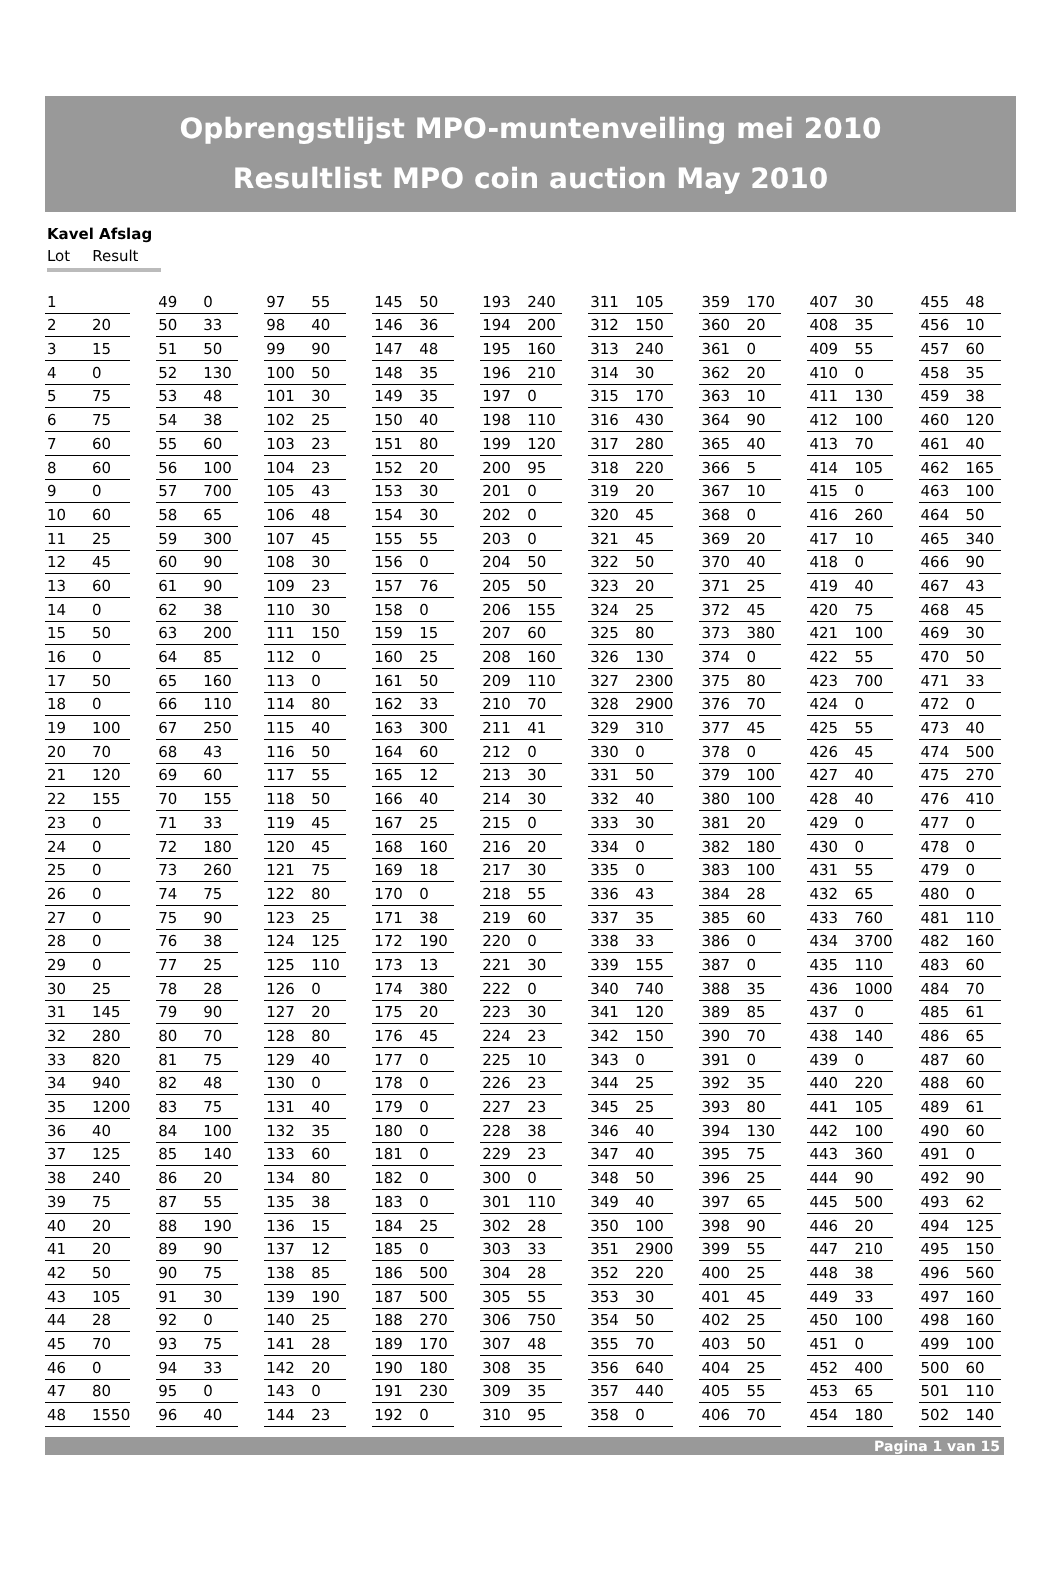Opbrengstlijst MPO-muntenveiling mei 2010
Resultlist MPO coin auction May 2010
Kavel Afslag
Lot Result
| 1 | | | 49 | 0 | | 97 | 55 | | 145 | 50 | | 193 | 240 | | 311 | 105 | | 359 | 170 | | 407 | 30 | | 455 | 48 |
| 2 | 20 | | 50 | 33 | | 98 | 40 | | 146 | 36 | | 194 | 200 | | 312 | 150 | | 360 | 20 | | 408 | 35 | | 456 | 10 |
| 3 | 15 | | 51 | 50 | | 99 | 90 | | 147 | 48 | | 195 | 160 | | 313 | 240 | | 361 | 0 | | 409 | 55 | | 457 | 60 |
| 4 | 0 | | 52 | 130 | | 100 | 50 | | 148 | 35 | | 196 | 210 | | 314 | 30 | | 362 | 20 | | 410 | 0 | | 458 | 35 |
| 5 | 75 | | 53 | 48 | | 101 | 30 | | 149 | 35 | | 197 | 0 | | 315 | 170 | | 363 | 10 | | 411 | 130 | | 459 | 38 |
| 6 | 75 | | 54 | 38 | | 102 | 25 | | 150 | 40 | | 198 | 110 | | 316 | 430 | | 364 | 90 | | 412 | 100 | | 460 | 120 |
| 7 | 60 | | 55 | 60 | | 103 | 23 | | 151 | 80 | | 199 | 120 | | 317 | 280 | | 365 | 40 | | 413 | 70 | | 461 | 40 |
| 8 | 60 | | 56 | 100 | | 104 | 23 | | 152 | 20 | | 200 | 95 | | 318 | 220 | | 366 | 5 | | 414 | 105 | | 462 | 165 |
| 9 | 0 | | 57 | 700 | | 105 | 43 | | 153 | 30 | | 201 | 0 | | 319 | 20 | | 367 | 10 | | 415 | 0 | | 463 | 100 |
| 10 | 60 | | 58 | 65 | | 106 | 48 | | 154 | 30 | | 202 | 0 | | 320 | 45 | | 368 | 0 | | 416 | 260 | | 464 | 50 |
| 11 | 25 | | 59 | 300 | | 107 | 45 | | 155 | 55 | | 203 | 0 | | 321 | 45 | | 369 | 20 | | 417 | 10 | | 465 | 340 |
| 12 | 45 | | 60 | 90 | | 108 | 30 | | 156 | 0 | | 204 | 50 | | 322 | 50 | | 370 | 40 | | 418 | 0 | | 466 | 90 |
| 13 | 60 | | 61 | 90 | | 109 | 23 | | 157 | 76 | | 205 | 50 | | 323 | 20 | | 371 | 25 | | 419 | 40 | | 467 | 43 |
| 14 | 0 | | 62 | 38 | | 110 | 30 | | 158 | 0 | | 206 | 155 | | 324 | 25 | | 372 | 45 | | 420 | 75 | | 468 | 45 |
| 15 | 50 | | 63 | 200 | | 111 | 150 | | 159 | 15 | | 207 | 60 | | 325 | 80 | | 373 | 380 | | 421 | 100 | | 469 | 30 |
| 16 | 0 | | 64 | 85 | | 112 | 0 | | 160 | 25 | | 208 | 160 | | 326 | 130 | | 374 | 0 | | 422 | 55 | | 470 | 50 |
| 17 | 50 | | 65 | 160 | | 113 | 0 | | 161 | 50 | | 209 | 110 | | 327 | 2300 | | 375 | 80 | | 423 | 700 | | 471 | 33 |
| 18 | 0 | | 66 | 110 | | 114 | 80 | | 162 | 33 | | 210 | 70 | | 328 | 2900 | | 376 | 70 | | 424 | 0 | | 472 | 0 |
| 19 | 100 | | 67 | 250 | | 115 | 40 | | 163 | 300 | | 211 | 41 | | 329 | 310 | | 377 | 45 | | 425 | 55 | | 473 | 40 |
| 20 | 70 | | 68 | 43 | | 116 | 50 | | 164 | 60 | | 212 | 0 | | 330 | 0 | | 378 | 0 | | 426 | 45 | | 474 | 500 |
| 21 | 120 | | 69 | 60 | | 117 | 55 | | 165 | 12 | | 213 | 30 | | 331 | 50 | | 379 | 100 | | 427 | 40 | | 475 | 270 |
| 22 | 155 | | 70 | 155 | | 118 | 50 | | 166 | 40 | | 214 | 30 | | 332 | 40 | | 380 | 100 | | 428 | 40 | | 476 | 410 |
| 23 | 0 | | 71 | 33 | | 119 | 45 | | 167 | 25 | | 215 | 0 | | 333 | 30 | | 381 | 20 | | 429 | 0 | | 477 | 0 |
| 24 | 0 | | 72 | 180 | | 120 | 45 | | 168 | 160 | | 216 | 20 | | 334 | 0 | | 382 | 180 | | 430 | 0 | | 478 | 0 |
| 25 | 0 | | 73 | 260 | | 121 | 75 | | 169 | 18 | | 217 | 30 | | 335 | 0 | | 383 | 100 | | 431 | 55 | | 479 | 0 |
| 26 | 0 | | 74 | 75 | | 122 | 80 | | 170 | 0 | | 218 | 55 | | 336 | 43 | | 384 | 28 | | 432 | 65 | | 480 | 0 |
| 27 | 0 | | 75 | 90 | | 123 | 25 | | 171 | 38 | | 219 | 60 | | 337 | 35 | | 385 | 60 | | 433 | 760 | | 481 | 110 |
| 28 | 0 | | 76 | 38 | | 124 | 125 | | 172 | 190 | | 220 | 0 | | 338 | 33 | | 386 | 0 | | 434 | 3700 | | 482 | 160 |
| 29 | 0 | | 77 | 25 | | 125 | 110 | | 173 | 13 | | 221 | 30 | | 339 | 155 | | 387 | 0 | | 435 | 110 | | 483 | 60 |
| 30 | 25 | | 78 | 28 | | 126 | 0 | | 174 | 380 | | 222 | 0 | | 340 | 740 | | 388 | 35 | | 436 | 1000 | | 484 | 70 |
| 31 | 145 | | 79 | 90 | | 127 | 20 | | 175 | 20 | | 223 | 30 | | 341 | 120 | | 389 | 85 | | 437 | 0 | | 485 | 61 |
| 32 | 280 | | 80 | 70 | | 128 | 80 | | 176 | 45 | | 224 | 23 | | 342 | 150 | | 390 | 70 | | 438 | 140 | | 486 | 65 |
| 33 | 820 | | 81 | 75 | | 129 | 40 | | 177 | 0 | | 225 | 10 | | 343 | 0 | | 391 | 0 | | 439 | 0 | | 487 | 60 |
| 34 | 940 | | 82 | 48 | | 130 | 0 | | 178 | 0 | | 226 | 23 | | 344 | 25 | | 392 | 35 | | 440 | 220 | | 488 | 60 |
| 35 | 1200 | | 83 | 75 | | 131 | 40 | | 179 | 0 | | 227 | 23 | | 345 | 25 | | 393 | 80 | | 441 | 105 | | 489 | 61 |
| 36 | 40 | | 84 | 100 | | 132 | 35 | | 180 | 0 | | 228 | 38 | | 346 | 40 | | 394 | 130 | | 442 | 100 | | 490 | 60 |
| 37 | 125 | | 85 | 140 | | 133 | 60 | | 181 | 0 | | 229 | 23 | | 347 | 40 | | 395 | 75 | | 443 | 360 | | 491 | 0 |
| 38 | 240 | | 86 | 20 | | 134 | 80 | | 182 | 0 | | 300 | 0 | | 348 | 50 | | 396 | 25 | | 444 | 90 | | 492 | 90 |
| 39 | 75 | | 87 | 55 | | 135 | 38 | | 183 | 0 | | 301 | 110 | | 349 | 40 | | 397 | 65 | | 445 | 500 | | 493 | 62 |
| 40 | 20 | | 88 | 190 | | 136 | 15 | | 184 | 25 | | 302 | 28 | | 350 | 100 | | 398 | 90 | | 446 | 20 | | 494 | 125 |
| 41 | 20 | | 89 | 90 | | 137 | 12 | | 185 | 0 | | 303 | 33 | | 351 | 2900 | | 399 | 55 | | 447 | 210 | | 495 | 150 |
| 42 | 50 | | 90 | 75 | | 138 | 85 | | 186 | 500 | | 304 | 28 | | 352 | 220 | | 400 | 25 | | 448 | 38 | | 496 | 560 |
| 43 | 105 | | 91 | 30 | | 139 | 190 | | 187 | 500 | | 305 | 55 | | 353 | 30 | | 401 | 45 | | 449 | 33 | | 497 | 160 |
| 44 | 28 | | 92 | 0 | | 140 | 25 | | 188 | 270 | | 306 | 750 | | 354 | 50 | | 402 | 25 | | 450 | 100 | | 498 | 160 |
| 45 | 70 | | 93 | 75 | | 141 | 28 | | 189 | 170 | | 307 | 48 | | 355 | 70 | | 403 | 50 | | 451 | 0 | | 499 | 100 |
| 46 | 0 | | 94 | 33 | | 142 | 20 | | 190 | 180 | | 308 | 35 | | 356 | 640 | | 404 | 25 | | 452 | 400 | | 500 | 60 |
| 47 | 80 | | 95 | 0 | | 143 | 0 | | 191 | 230 | | 309 | 35 | | 357 | 440 | | 405 | 55 | | 453 | 65 | | 501 | 110 |
| 48 | 1550 | | 96 | 40 | | 144 | 23 | | 192 | 0 | | 310 | 95 | | 358 | 0 | | 406 | 70 | | 454 | 180 | | 502 | 140 |
Pagina 1 van 15